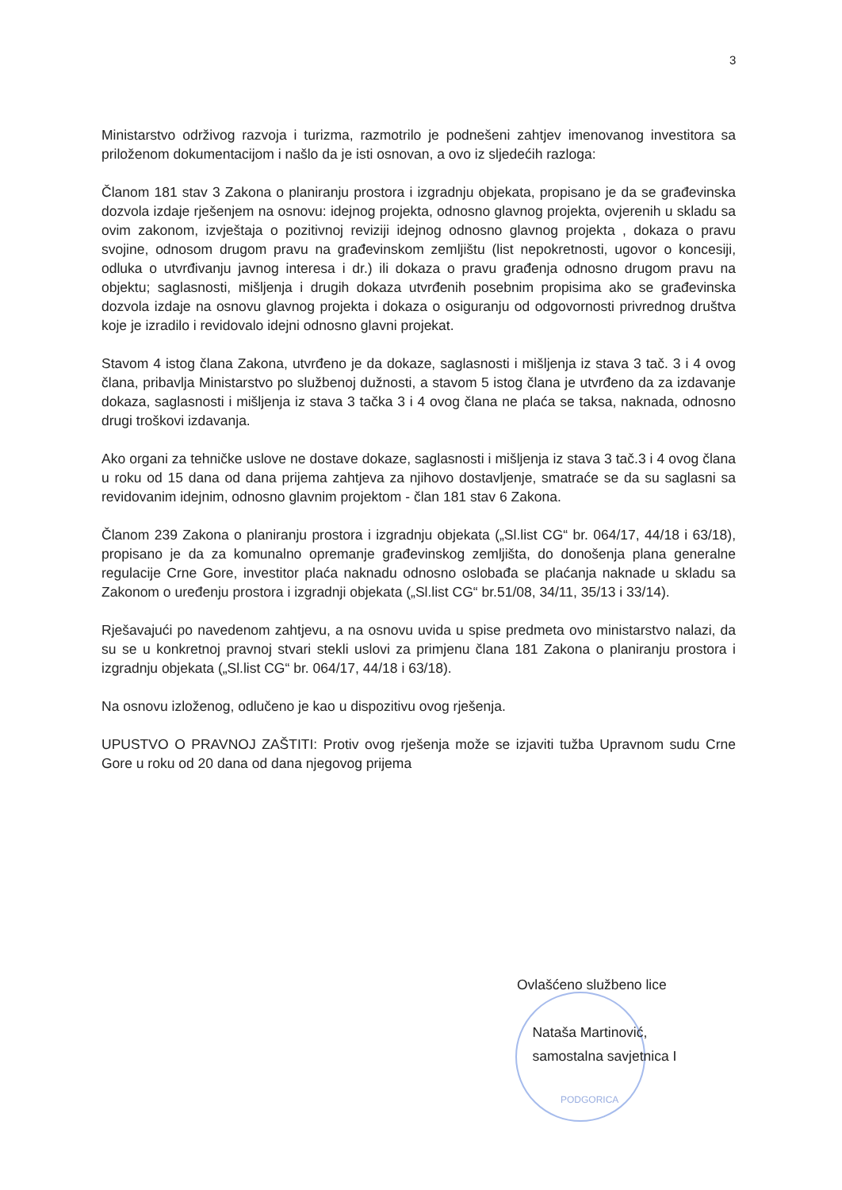3
Ministarstvo održivog razvoja i turizma, razmotrilo je podnešeni zahtjev imenovanog investitora sa priloženom dokumentacijom i našlo da je isti osnovan, a ovo iz sljedećih razloga:
Članom 181 stav 3 Zakona o planiranju prostora i izgradnju objekata, propisano je da se građevinska dozvola izdaje rješenjem na osnovu: idejnog projekta, odnosno glavnog projekta, ovjerenih u skladu sa ovim zakonom, izvještaja o pozitivnoj reviziji idejnog odnosno glavnog projekta , dokaza o pravu svojine, odnosom drugom pravu na građevinskom zemljištu (list nepokretnosti, ugovor o koncesiji, odluka o utvrđivanju javnog interesa i dr.) ili dokaza o pravu građenja odnosno drugom pravu na objektu; saglasnosti, mišljenja i drugih dokaza utvrđenih posebnim propisima ako se građevinska dozvola izdaje na osnovu glavnog projekta i dokaza o osiguranju od odgovornosti privrednog društva koje je izradilo i revidovalo idejni odnosno glavni projekat.
Stavom 4 istog člana Zakona, utvrđeno je da dokaze, saglasnosti i mišljenja iz stava 3 tač. 3 i 4 ovog člana, pribavlja Ministarstvo po službenoj dužnosti, a stavom 5 istog člana je utvrđeno da za izdavanje dokaza, saglasnosti i mišljenja iz stava 3 tačka 3 i 4 ovog člana ne plaća se taksa, naknada, odnosno drugi troškovi izdavanja.
Ako organi za tehničke uslove ne dostave dokaze, saglasnosti i mišljenja iz stava 3 tač.3 i 4 ovog člana u roku od 15 dana od dana prijema zahtjeva za njihovo dostavljenje, smatraće se da su saglasni sa revidovanim idejnim, odnosno glavnim projektom - član 181 stav 6 Zakona.
Članom 239 Zakona o planiranju prostora i izgradnju objekata („Sl.list CG“ br. 064/17, 44/18 i 63/18), propisano je da za komunalno opremanje građevinskog zemljišta, do donošenja plana generalne regulacije Crne Gore, investitor plaća naknadu odnosno oslobađa se plaćanja naknade u skladu sa Zakonom o uređenju prostora i izgradnji objekata („Sl.list CG“ br.51/08, 34/11, 35/13 i 33/14).
Rješavajući po navedenom zahtjevu, a na osnovu uvida u spise predmeta ovo ministarstvo nalazi, da su se u konkretnoj pravnoj stvari stekli uslovi za primjenu člana 181 Zakona o planiranju prostora i izgradnju objekata („Sl.list CG“ br. 064/17, 44/18 i 63/18).
Na osnovu izloženog, odlučeno je kao u dispozitivu ovog rješenja.
UPUSTVO O PRAVNOJ ZAŠTITI: Protiv ovog rješenja može se izjaviti tužba Upravnom sudu Crne Gore u roku od 20 dana od dana njegovog prijema
PODGORICA
Ovlašćeno službeno lice
Nataša Martinović,
samostalna savjetnica I